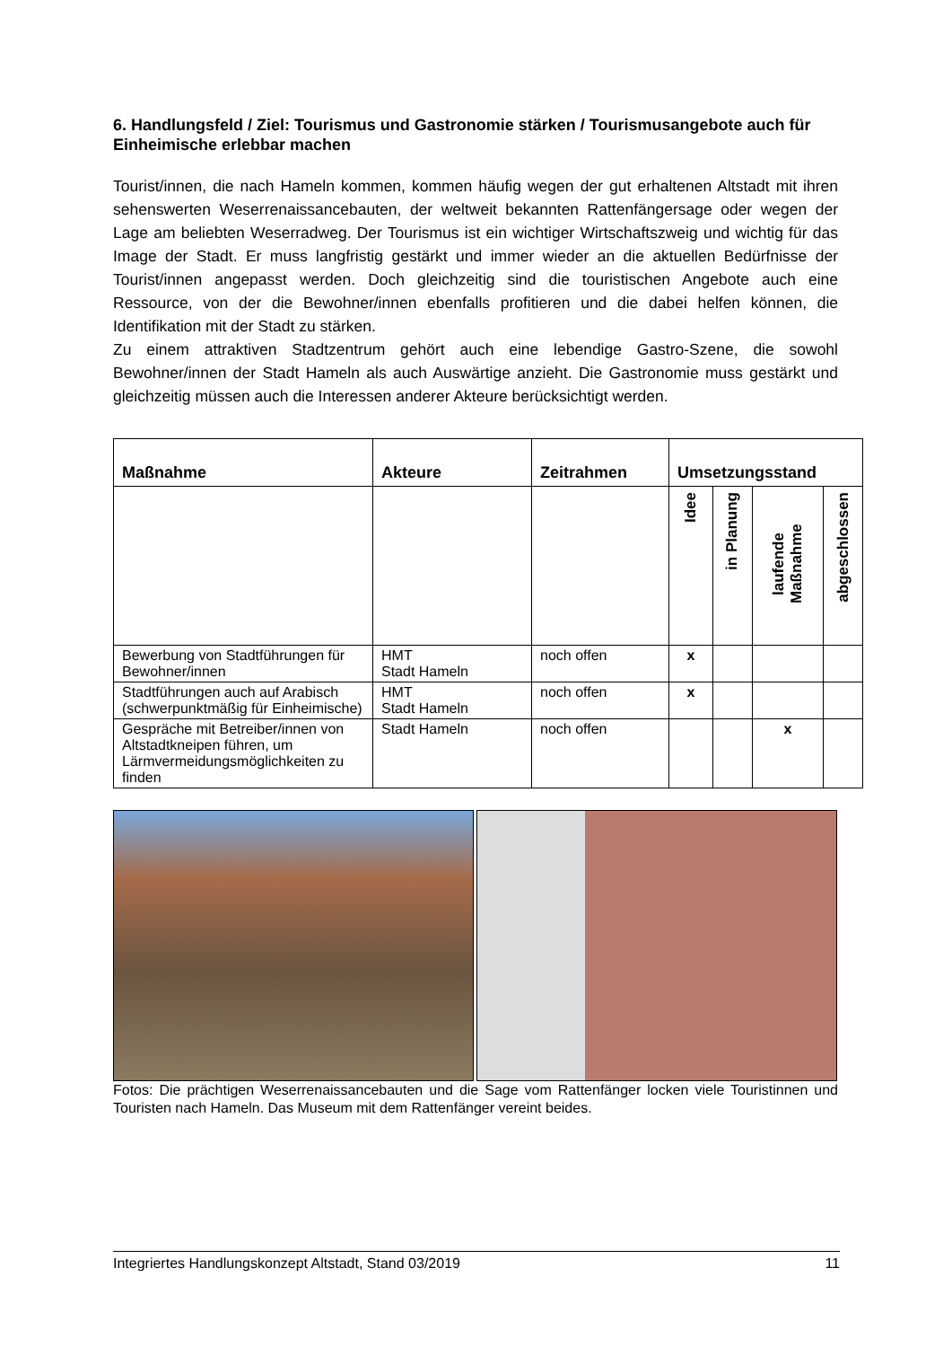6. Handlungsfeld / Ziel: Tourismus und Gastronomie stärken / Tourismusangebote auch für Einheimische erlebbar machen
Tourist/innen, die nach Hameln kommen, kommen häufig wegen der gut erhaltenen Altstadt mit ihren sehenswerten Weserrenaissancebauten, der weltweit bekannten Rattenfängersage oder wegen der Lage am beliebten Weserradweg. Der Tourismus ist ein wichtiger Wirtschaftszweig und wichtig für das Image der Stadt. Er muss langfristig gestärkt und immer wieder an die aktuellen Bedürfnisse der Tourist/innen angepasst werden. Doch gleichzeitig sind die touristischen Angebote auch eine Ressource, von der die Bewohner/innen ebenfalls profitieren und die dabei helfen können, die Identifikation mit der Stadt zu stärken.
Zu einem attraktiven Stadtzentrum gehört auch eine lebendige Gastro-Szene, die sowohl Bewohner/innen der Stadt Hameln als auch Auswärtige anzieht. Die Gastronomie muss gestärkt und gleichzeitig müssen auch die Interessen anderer Akteure berücksichtigt werden.
| Maßnahme | Akteure | Zeitrahmen | Umsetzungsstand | | | |
| --- | --- | --- | --- | --- | --- | --- |
| | | | Idee | in Planung | laufende Maßnahme | abgeschlossen |
| Bewerbung von Stadtführungen für Bewohner/innen | HMT Stadt Hameln | noch offen | x | | | |
| Stadtführungen auch auf Arabisch (schwerpunktmäßig für Einheimische) | HMT Stadt Hameln | noch offen | x | | | |
| Gespräche mit Betreiber/innen von Altstadtkneipen führen, um Lärmvermeidungsmöglichkeiten zu finden | Stadt Hameln | noch offen | | | x | |
Fotos: Die prächtigen Weserrenaissancebauten und die Sage vom Rattenfänger locken viele Touristinnen und Touristen nach Hameln. Das Museum mit dem Rattenfänger vereint beides.
Integriertes Handlungskonzept Altstadt, Stand 03/2019 11